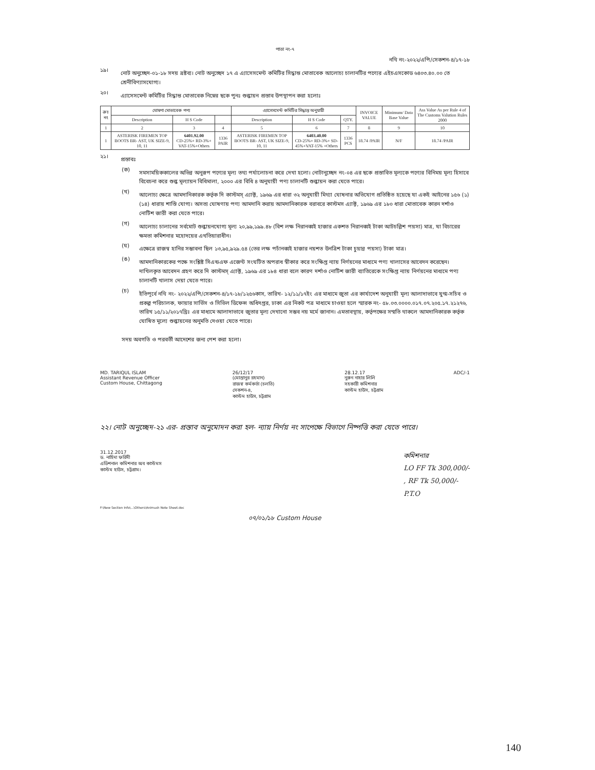পাতা নং-৭
নথি নং-২০২২/এপি/সেকশন-৪/১৭-১৮
১৯।
নোট অনুচ্ছেদ-০১-১৮ সদয় দ্রষ্টব্য। নোট অনুচ্ছেদ ১৭ এ এ্যাসেসমেন্ট কমিটির সিদ্ধান্ত মোতাবেক আলোচ্য চালানটির পণ্যের এইচএসকোড ৬৪০৩.৪০.০০ তে শ্রেনীবিণ্যাসযোগ্য।
২০।
এ্যাসেসমেন্ট কমিটির সিদ্ধান্ত মোতাবেক নিম্নের ছকে পুনঃ শুল্কায়ন প্রস্তাব উপস্থাপন করা হলোঃ
| ক্রঃ নং | ঘোষণা মোতাবেক পণ্য | | | এ্যাসেসমেন্ট কমিটির সিদ্ধান্ত অনুযায়ী | | | INVOICE VALUE | Minimum/ Data Base Value | Ass Value As per Rule 4 of The Customs Valution Rules 2000 |
| --- | --- | --- | --- | --- | --- | --- | --- | --- | --- |
| | Description | H S Code | | Description | H S Code | QTY. | | | |
| 1 | 2 | 3 | 4 | 5 | 6 | 7 | 8 | 9 | 10 |
| 1 | ASTERISK FIREMEN TOP BOOTS BR- AST, UK SIZE-9, 10, 11 | 6401.92.00 CD-25%+ RD-3%+ VAT-15%+Others | 1336 PAIR | ASTERISK FIREMEN TOP BOOTS BR- AST, UK SIZE-9, 10, 11 | 6403.40.00 CD-25%+ RD-3%+ SD-45%+VAT-15% +Others | 1336 PCS | 18.74 /PAIR | N/F | 18.74 /PAIR |
২১।
প্রস্তাবঃ
(ক)
সমসাময়িককালের অভিন্ন অনুরূপ পণ্যের মূল্য তথ্য পর্যালোচনা করে দেখা হলো। নোটানুচ্ছেদ নং-০৪ এর ছকে প্রস্তাবিত মূল্যকে পণ্যের বিনিময় মূল্য হিসাবে বিবেচনা করে শুল্ক মূল্যায়ন বিধিমালা, ২০০০ এর বিধি ৪ অনুযায়ী পণ্য চালানটি শুল্কায়ন করা যেতে পারে।
(খ)
আলোচ্য ক্ষেত্রে আমদানিকারক কর্তৃক দি কাস্টমস্ এ্যাক্ট, ১৯৬৯ এর ধারা ৩২ অনুযায়ী মিথ্যা ঘোষনার অভিযোগ প্রতিষ্ঠিত হয়েছে যা একই আইনের ১৫৬ (১)(১৪) ধারায় শাস্তি যোগ্য। অসত্য ঘোষণায় পণ্য আমদানি করায় আমদানিকারক বরাবরে কাস্টমস এ্যাক্ট, ১৯৬৯ এর ১৮০ ধারা মোতাবেক কারন দর্শাও নোটিশ জারী করা যেতে পারে।
(গ)
আলোচ্য চালানের সর্বমোট শুল্কায়নযোগ্য মূল্য ২০,৯৯,১৯৯.৪৮ (বিশ লক্ষ নিরানব্বই হাজার একশত নিরানব্বই টাকা আটচল্লিশ পয়সা) মাত্র, যা বিচারের ক্ষমতা কমিশনার মহোদয়ের এখতিয়ারাধীন।
(ঘ)
এক্ষেত্রে রাজস্ব হানির সম্ভাবনা ছিল ১৩,৯৫,৯২৯.৫৪ (তের লক্ষ পচাঁনব্বই হাজার নয়শত উনত্রিশ টাকা চুয়ান্ন পয়সা) টাকা মাত্র।
(ঙ)
আমদানিকারকের পক্ষে সংশ্লিষ্ট সিএন্ডএফ এজেন্ট সংঘটিত অপরাধ স্বীকার করে সংক্ষিপ্ত ন্যায় নির্ণয়নের মাধ্যমে পণ্য খালাসের আবেদন করেছেন। দাখিলকৃত আবেদন গ্রহণ করে দি কাস্টমস্ এ্যাক্ট, ১৯৬৯ এর ১৮৪ ধারা বলে কারণ দর্শাও নোটিশ জারী ব্যাতিরেকে সংক্ষিপ্ত ন্যায় নির্ণয়নের মাধ্যমে পণ্য চালানটি খালাস দেয়া যেতে পারে।
(চ)
ইতিপূর্বে নথি নং- ২০২২/এপি/সেকশন-৪/১৭-১৮/১২৫৬কাস, তারিখ- ১২/১১/১৭ইং এর মাধ্যমে জুতা এর কার্যাদেশ অনুযায়ী মূল্য আলাদাভাবে যুগ্ম-সচিব ও প্রকল্প পরিচালক, ফায়ার সার্ভিস ও সিভিল ডিফেন্স অধিদপ্তর, ঢাকা এর নিকট পত্র মাধ্যমে চাওয়া হলে স্মারক নং- ৫৮.০৩.০০০০.০১৭.০৭.২০৫.১৭.২১২৭৬, তারিখ ১৫/১১/২০১৭খ্রিঃ এর মাধ্যমে আলাদাভাবে জুতার মূল্য দেখানো সম্ভব নয় মর্মে জানান। এমতাবস্থায়, কর্তৃপক্ষের সম্মতি থাকলে আমদানিকারক কর্তৃক ঘোষিত মূল্যে শুল্কায়নের অনুমতি দেওয়া যেতে পারে।
সদয় অবগতি ও পরবর্তী আদেশের জন্য পেশ করা হলো।
MD. TARIQUL ISLAM
Assistant Revenue Officer
Custom House, Chittagong
26/12/17
(মোস্তানুর রহমান)
রাজস্ব কর্মকর্তা (চলতি)
সেকশন-৪,
কাস্টম হাউস, চট্টগ্রাম
28.12.17
নুরুন নাহার লিলি
সহকারী কমিশনার
কাস্টম হাউস, চট্টগ্রাম
ADC/-1
২২। নোট অনুচ্ছেদ-২১ এর- প্রস্তাব অনুমোদন করা হল- ন্যায় নির্ণয় নং সাপেক্ষে বিভাগে নিষ্পত্তি করা যেতে পারে।
31.12.2017
ড. নাহিদা ফরিদী
এডিশনাল কমিশনার অব কাস্টমস
কাস্টম হাউস, চট্টগ্রাম।
কমিশনার
LO FF Tk 300,000/-
, RF Tk 50,000/-
P.T.O
F:\New Section Info\...\Others\Animush Note Sheet.doc
০৭/০১/১৮ Custom House
140